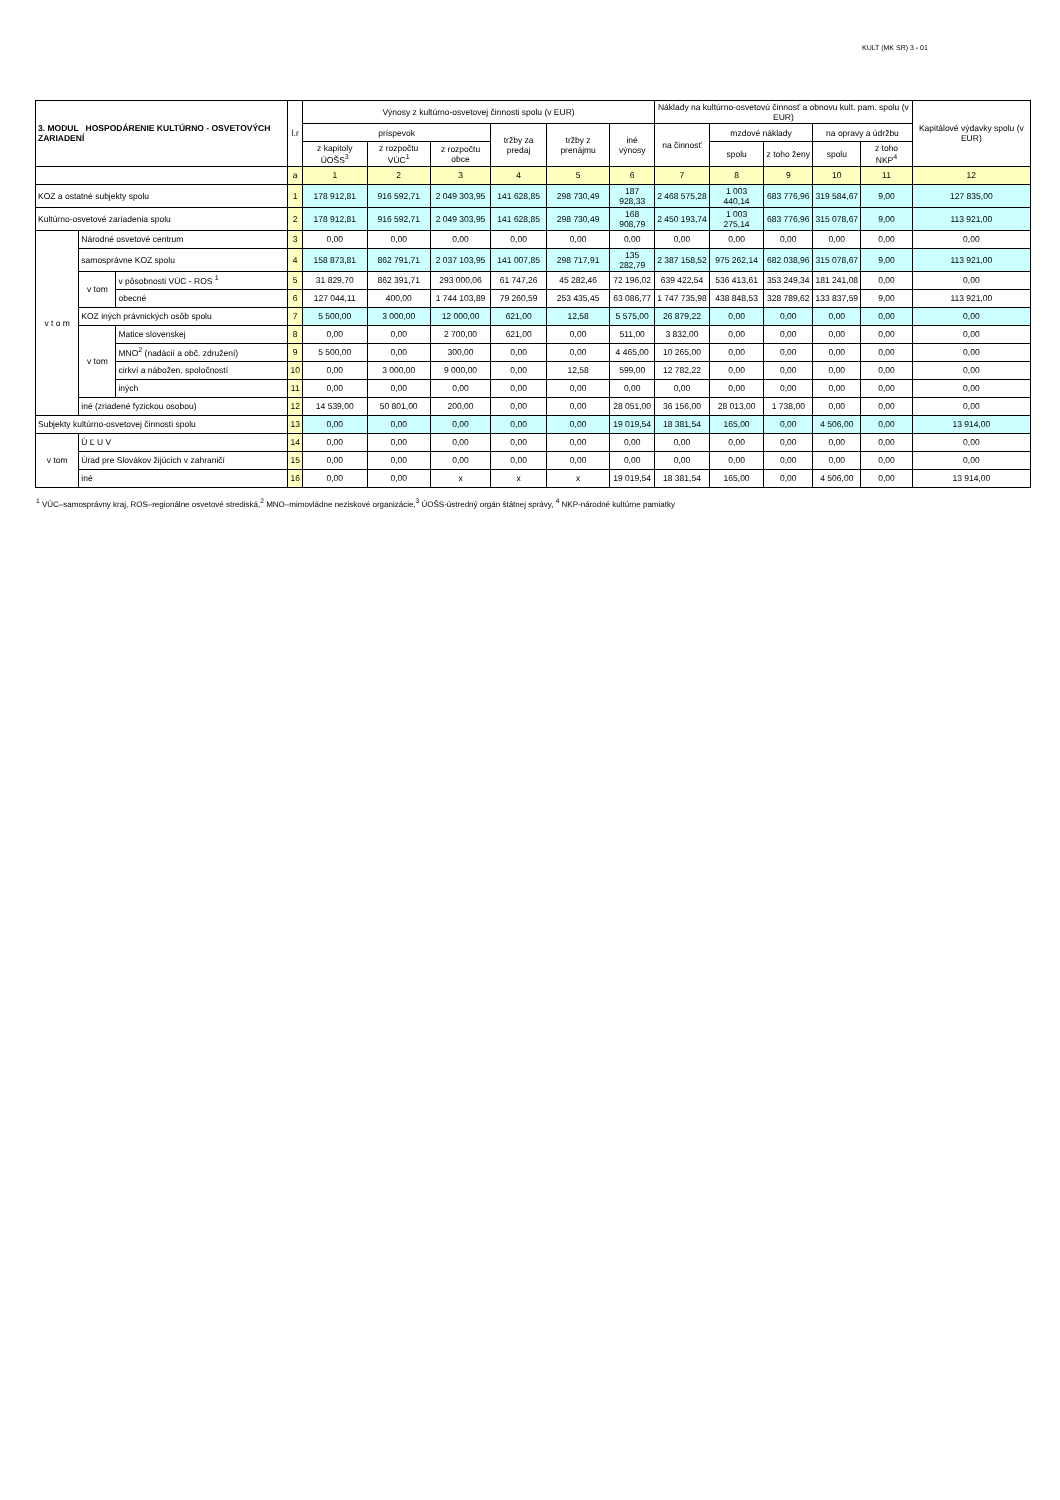KULT (MK SR) 3 - 01
| 3. MODUL HOSPODÁRENIE KULTÚRNO - OSVETOVÝCH ZARIADENÍ | | | l.r | Výnosy z kultúrno-osvetovej činnosti spolu (v EUR) | | | | | | Náklady na kultúrno-osvetovú činnosť a obnovu kult. pam. spolu (v EUR) | | | | | Kapitálové výdavky spolu (v EUR) |
| --- | --- | --- | --- | --- | --- | --- | --- | --- | --- | --- | --- | --- | --- | --- | --- |
| | | | | príspevok | | | tržby za predaj | tržby z prenájmu | iné výnosy | na činnosť | mzdové náklady | | na opravy a údržbu | | |
| | | | | z kapitoly ÚOŠS<sup>3</sup> | z rozpočtu VÚC<sup>1</sup> | z rozpočtu obce | | | | | spolu | z toho ženy | spolu | z toho NKP<sup>4</sup> | |
| | | | a | 1 | 2 | 3 | 4 | 5 | 6 | 7 | 8 | 9 | 10 | 11 | 12 |
| KOZ a ostatné subjekty spolu | | | 1 | 178 912,81 | 916 592,71 | 2 049 303,95 | 141 628,85 | 298 730,49 | 187 928,33 | 2 468 575,28 | 1 003 440,14 | 683 776,96 | 319 584,67 | 9,00 | 127 835,00 |
| Kultúrno-osvetové zariadenia spolu | | | 2 | 178 912,81 | 916 592,71 | 2 049 303,95 | 141 628,85 | 298 730,49 | 168 908,79 | 2 450 193,74 | 1 003 275,14 | 683 776,96 | 315 078,67 | 9,00 | 113 921,00 |
| v t o m | Národné osvetové centrum | | 3 | 0,00 | 0,00 | 0,00 | 0,00 | 0,00 | 0,00 | 0,00 | 0,00 | 0,00 | 0,00 | 0,00 | 0,00 |
| | samosprávne KOZ spolu | | 4 | 158 873,81 | 862 791,71 | 2 037 103,95 | 141 007,85 | 298 717,91 | 135 282,79 | 2 387 158,52 | 975 262,14 | 682 038,96 | 315 078,67 | 9,00 | 113 921,00 |
| | v tom | v pôsobnosti VÚC - ROS <sup>1</sup> | 5 | 31 829,70 | 862 391,71 | 293 000,06 | 61 747,26 | 45 282,46 | 72 196,02 | 639 422,54 | 536 413,61 | 353 249,34 | 181 241,08 | 0,00 | 0,00 |
| | | obecné | 6 | 127 044,11 | 400,00 | 1 744 103,89 | 79 260,59 | 253 435,45 | 63 086,77 | 1 747 735,98 | 438 848,53 | 328 789,62 | 133 837,59 | 9,00 | 113 921,00 |
| | KOZ iných právnických osôb spolu | | 7 | 5 500,00 | 3 000,00 | 12 000,00 | 621,00 | 12,58 | 5 575,00 | 26 879,22 | 0,00 | 0,00 | 0,00 | 0,00 | 0,00 |
| | v tom | Matice slovenskej | 8 | 0,00 | 0,00 | 2 700,00 | 621,00 | 0,00 | 511,00 | 3 832,00 | 0,00 | 0,00 | 0,00 | 0,00 | 0,00 |
| | | MNO<sup>2</sup> (nadácií a obč. združení) | 9 | 5 500,00 | 0,00 | 300,00 | 0,00 | 0,00 | 4 465,00 | 10 265,00 | 0,00 | 0,00 | 0,00 | 0,00 | 0,00 |
| | | cirkví a nábožen. spoločností | 10 | 0,00 | 3 000,00 | 9 000,00 | 0,00 | 12,58 | 599,00 | 12 782,22 | 0,00 | 0,00 | 0,00 | 0,00 | 0,00 |
| | | iných | 11 | 0,00 | 0,00 | 0,00 | 0,00 | 0,00 | 0,00 | 0,00 | 0,00 | 0,00 | 0,00 | 0,00 | 0,00 |
| | iné (zriadené fyzickou osobou) | | 12 | 14 539,00 | 50 801,00 | 200,00 | 0,00 | 0,00 | 28 051,00 | 36 156,00 | 28 013,00 | 1 738,00 | 0,00 | 0,00 | 0,00 |
| Subjekty kultúrno-osvetovej činnosti spolu | | | 13 | 0,00 | 0,00 | 0,00 | 0,00 | 0,00 | 19 019,54 | 18 381,54 | 165,00 | 0,00 | 4 506,00 | 0,00 | 13 914,00 |
| v tom | Ú Ľ U V | | 14 | 0,00 | 0,00 | 0,00 | 0,00 | 0,00 | 0,00 | 0,00 | 0,00 | 0,00 | 0,00 | 0,00 | 0,00 |
| | Úrad pre Slovákov žijúcich v zahraničí | | 15 | 0,00 | 0,00 | 0,00 | 0,00 | 0,00 | 0,00 | 0,00 | 0,00 | 0,00 | 0,00 | 0,00 | 0,00 |
| | iné | | 16 | 0,00 | 0,00 | x | x | x | 19 019,54 | 18 381,54 | 165,00 | 0,00 | 4 506,00 | 0,00 | 13 914,00 |
<sup>1</sup> VÚC–samosprávny kraj, ROS–regionálne osvetové strediská,<sup>2</sup> MNO–mimovládne neziskové organizácie,<sup>3</sup> ÚOŠS-ústredný orgán štátnej správy, <sup>4</sup> NKP-národné kultúrne pamiatky